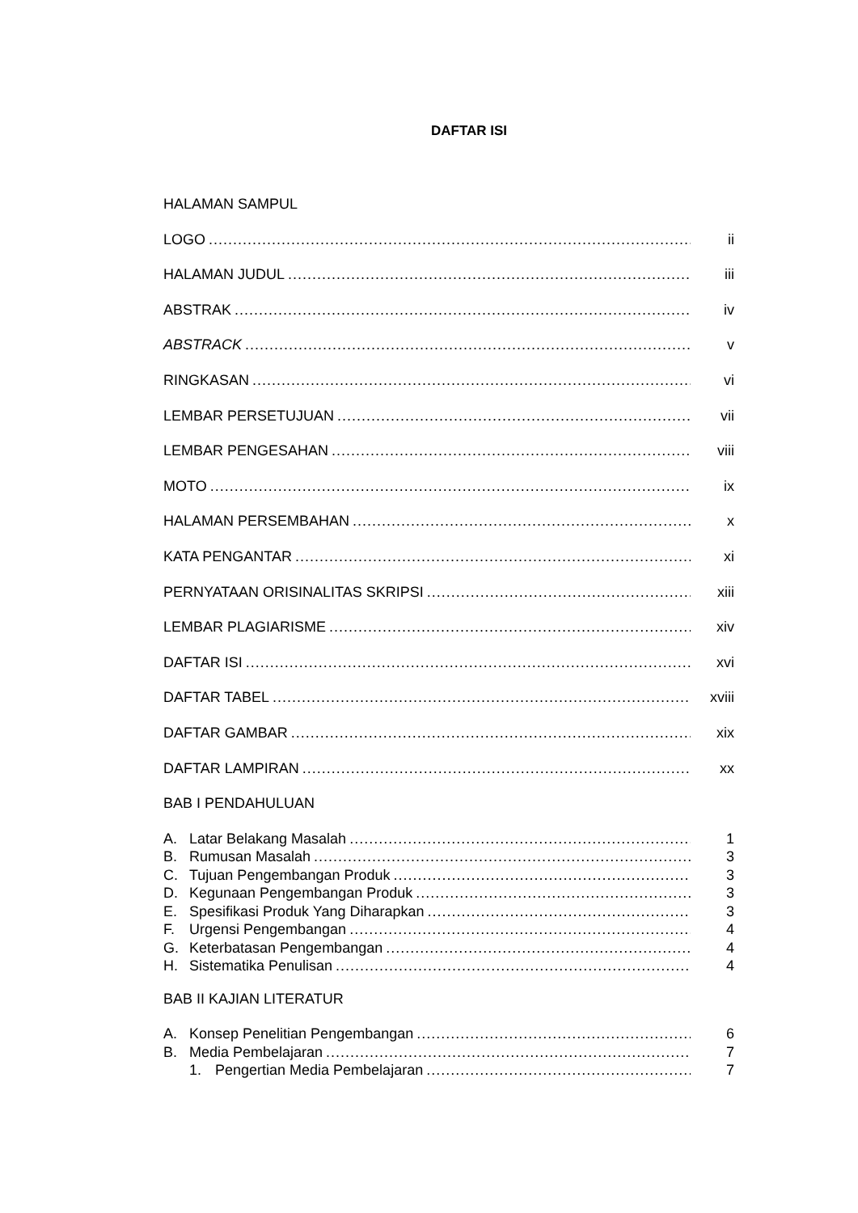DAFTAR ISI
HALAMAN SAMPUL
LOGO ii
HALAMAN JUDUL iii
ABSTRAK iv
ABSTRACK v
RINGKASAN vi
LEMBAR PERSETUJUAN vii
LEMBAR PENGESAHAN viii
MOTO ix
HALAMAN PERSEMBAHAN x
KATA PENGANTAR xi
PERNYATAAN ORISINALITAS SKRIPSI xiii
LEMBAR PLAGIARISME xiv
DAFTAR ISI xvi
DAFTAR TABEL xviii
DAFTAR GAMBAR xix
DAFTAR LAMPIRAN xx
BAB I PENDAHULUAN
A. Latar Belakang Masalah 1
B. Rumusan Masalah 3
C. Tujuan Pengembangan Produk 3
D. Kegunaan Pengembangan Produk 3
E. Spesifikasi Produk Yang Diharapkan 3
F. Urgensi Pengembangan 4
G. Keterbatasan Pengembangan 4
H. Sistematika Penulisan 4
BAB II KAJIAN LITERATUR
A. Konsep Penelitian Pengembangan 6
B. Media Pembelajaran 7
1. Pengertian Media Pembelajaran 7